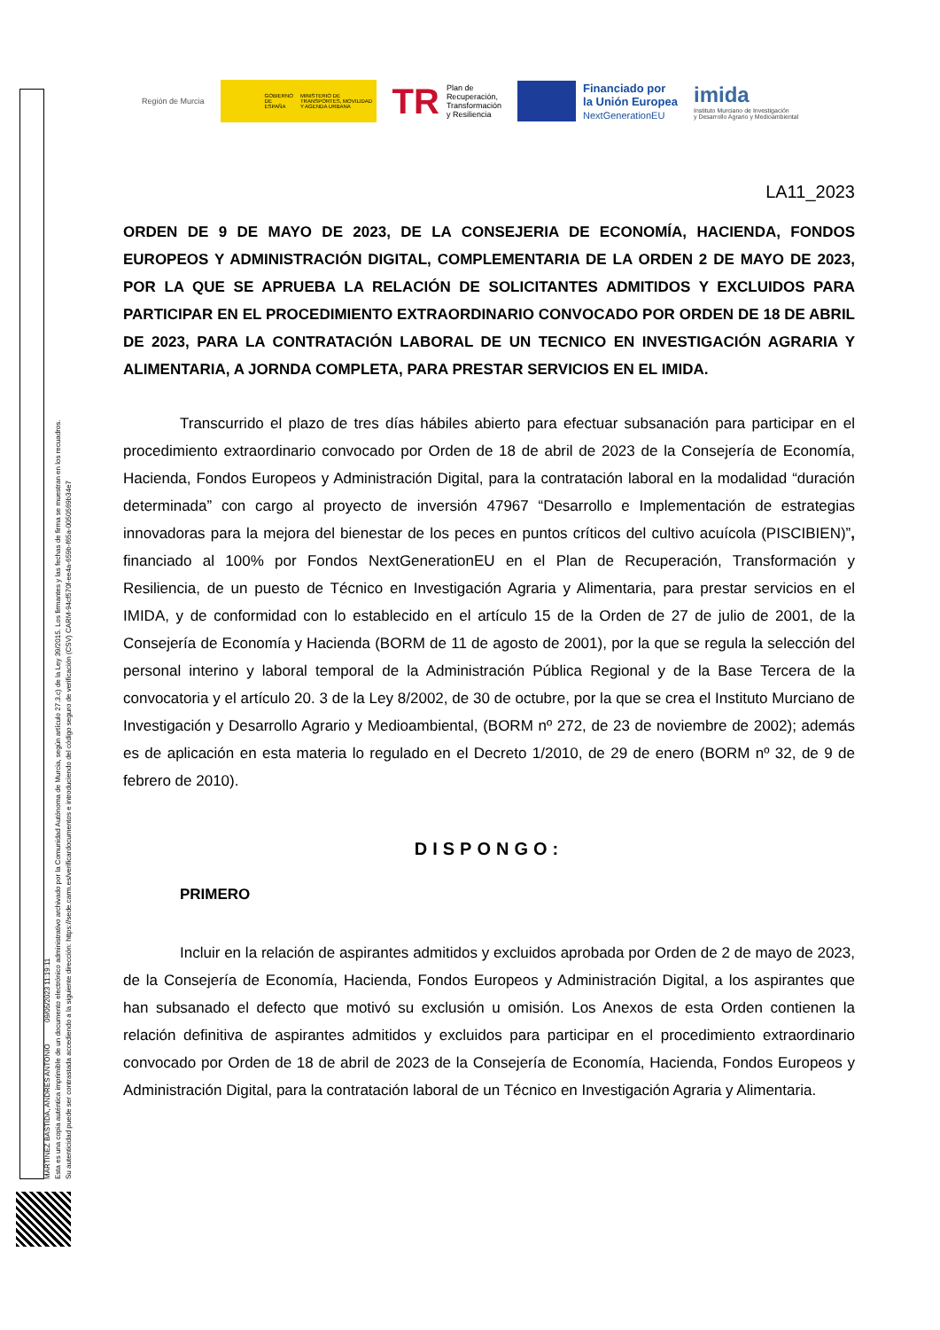MARTINEZ BASTIDA, ANDRES ANTONIO 09/05/2023 11:19:11
Esta es una copia auténtica imprimible de un documento electrónico administrativo archivado por la Comunidad Autónoma de Murcia, según artículo 27.3.c) de la Ley 39/2015. Los firmantes y las fechas de firma se muestran en los recuadros.
Su autenticidad puede ser contrastada accediendo a la siguiente dirección: https://sede.carm.es/verificardocumentos e introduciendo del código seguro de verificación (CSV) CARM-94cf570f-ee4a-659b-f65a-0050569b34e7
Región de Murcia
GOBIERNO DE ESPAÑA MINISTERIO DE TRANSPORTES, MOVILIDAD Y AGENDA URBANA
TR Plan de
Recuperación,
Transformación
y Resiliencia
Financiado por
la Unión Europea
NextGenerationEU
imida
Instituto Murciano de Investigación
y Desarrollo Agrario y Medioambiental
LA11_2023
ORDEN DE 9 DE MAYO DE 2023, DE LA CONSEJERIA DE ECONOMÍA, HACIENDA, FONDOS EUROPEOS Y ADMINISTRACIÓN DIGITAL, COMPLEMENTARIA DE LA ORDEN 2 DE MAYO DE 2023, POR LA QUE SE APRUEBA LA RELACIÓN DE SOLICITANTES ADMITIDOS Y EXCLUIDOS PARA PARTICIPAR EN EL PROCEDIMIENTO EXTRAORDINARIO CONVOCADO POR ORDEN DE 18 DE ABRIL DE 2023, PARA LA CONTRATACIÓN LABORAL DE UN TECNICO EN INVESTIGACIÓN AGRARIA Y ALIMENTARIA, A JORNDA COMPLETA, PARA PRESTAR SERVICIOS EN EL IMIDA.
Transcurrido el plazo de tres días hábiles abierto para efectuar subsanación para participar en el procedimiento extraordinario convocado por Orden de 18 de abril de 2023 de la Consejería de Economía, Hacienda, Fondos Europeos y Administración Digital, para la contratación laboral en la modalidad “duración determinada” con cargo al proyecto de inversión 47967 “Desarrollo e Implementación de estrategias innovadoras para la mejora del bienestar de los peces en puntos críticos del cultivo acuícola (PISCIBIEN)”, financiado al 100% por Fondos NextGenerationEU en el Plan de Recuperación, Transformación y Resiliencia, de un puesto de Técnico en Investigación Agraria y Alimentaria, para prestar servicios en el IMIDA, y de conformidad con lo establecido en el artículo 15 de la Orden de 27 de julio de 2001, de la Consejería de Economía y Hacienda (BORM de 11 de agosto de 2001), por la que se regula la selección del personal interino y laboral temporal de la Administración Pública Regional y de la Base Tercera de la convocatoria y el artículo 20. 3 de la Ley 8/2002, de 30 de octubre, por la que se crea el Instituto Murciano de Investigación y Desarrollo Agrario y Medioambiental, (BORM nº 272, de 23 de noviembre de 2002); además es de aplicación en esta materia lo regulado en el Decreto 1/2010, de 29 de enero (BORM nº 32, de 9 de febrero de 2010).
DISPONGO:
PRIMERO
Incluir en la relación de aspirantes admitidos y excluidos aprobada por Orden de 2 de mayo de 2023, de la Consejería de Economía, Hacienda, Fondos Europeos y Administración Digital, a los aspirantes que han subsanado el defecto que motivó su exclusión u omisión. Los Anexos de esta Orden contienen la relación definitiva de aspirantes admitidos y excluidos para participar en el procedimiento extraordinario convocado por Orden de 18 de abril de 2023 de la Consejería de Economía, Hacienda, Fondos Europeos y Administración Digital, para la contratación laboral de un Técnico en Investigación Agraria y Alimentaria.